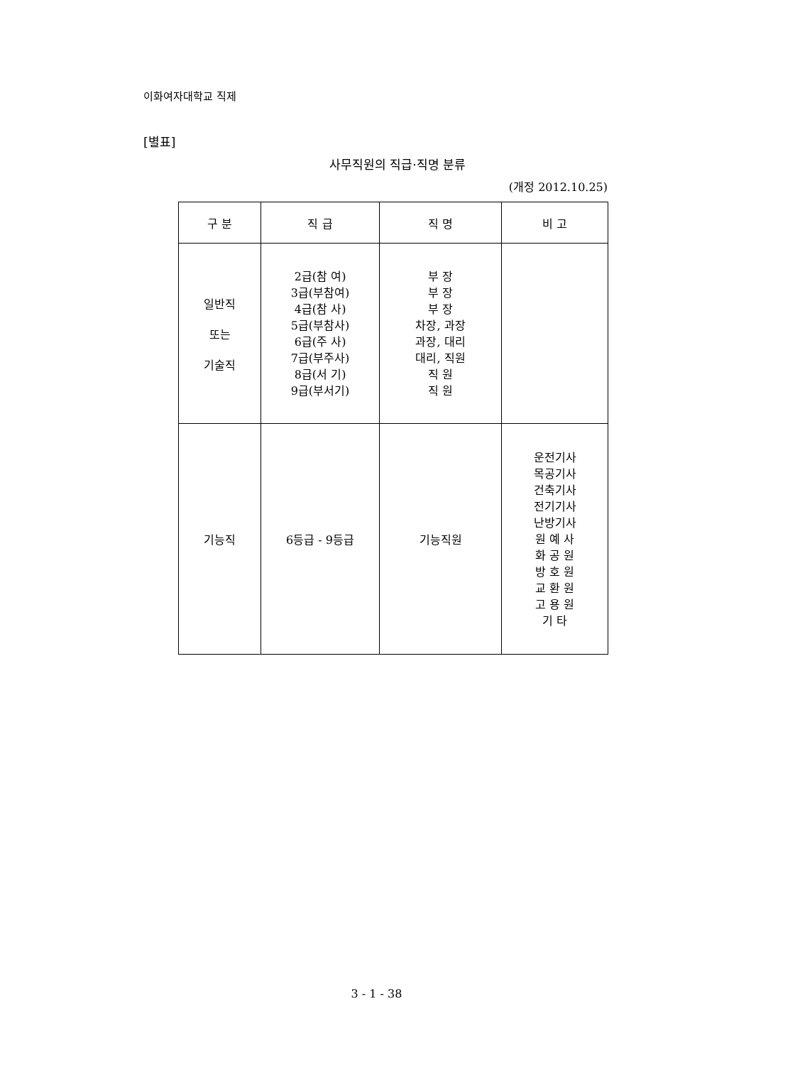이화여자대학교 직제
[별표]
사무직원의 직급·직명 분류
(개정 2012.10.25)
| 구 분 | 직 급 | 직 명 | 비 고 |
| --- | --- | --- | --- |
| 일반직 또는 기술직 | 2급(참 여) 3급(부참여) 4급(참 사) 5급(부참사) 6급(주 사) 7급(부주사) 8급(서 기) 9급(부서기) | 부 장 부 장 부 장 차장, 과장 과장, 대리 대리, 직원 직 원 직 원 | |
| 기능직 | 6등급 - 9등급 | 기능직원 | 운전기사 목공기사 건축기사 전기기사 난방기사 원 예 사 화 공 원 방 호 원 교 환 원 고 용 원 기 타 |
3 - 1 - 38